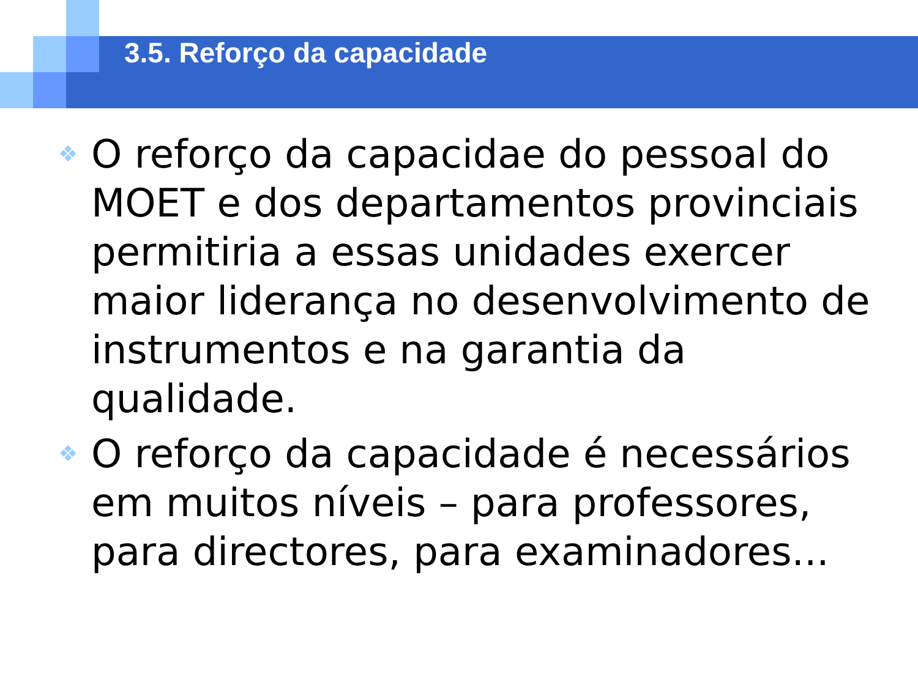3.5. Reforço da capacidade
❖ O reforço da capacidae do pessoal do MOET e dos departamentos provinciais permitiria a essas unidades exercer maior liderança no desenvolvimento de instrumentos e na garantia da qualidade.
❖ O reforço da capacidade é necessários em muitos níveis – para professores, para directores, para examinadores...